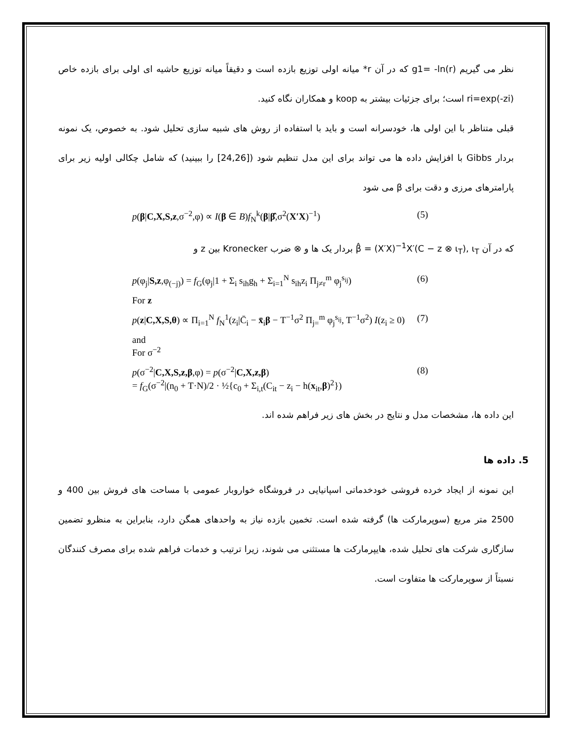نظر می گیریم g1= -ln(r) که در آن r* میانه اولی توزیع بازده است و دقیقاً میانه توزیع حاشیه ای اولی برای بازده خاص ri=exp(-zi) است؛ برای جزئیات بیشتر به koop و همکاران نگاه کنید.
قبلی متناظر با این اولی ها، خودسرانه است و باید با استفاده از روش های شبیه سازی تحلیل شود. به خصوص، یک نمونه بردار Gibbs با افزایش داده ها می تواند برای این مدل تنظیم شود ([24,26] را ببینید) که شامل چکالی اولیه زیر برای پارامترهای مرزی و دقت برای β می شود
p(β|C,X,S,z,σ<sup>−2</sup>,φ) ∝ I(β ∈ B)f<sub>N</sub><sup>k</sup>(β|β̂,σ<sup>2</sup>(X′X)<sup>−1</sup>) (5)
که در آن β̂ = (X′X)<sup>−1</sup>X′(C − z ⊗ ι<sub>T</sub>), ι<sub>T</sub> بردار یک ها و ⊗ ضرب Kronecker بین z و
p(φ<sub>j</sub>|S,z,φ<sub>(−j)</sub>) = f<sub>G</sub>(φ<sub>j</sub>|1 + Σ<sub>i</sub> s<sub>ih</sub>g<sub>h</sub> + Σ<sub>i=1</sub><sup>N</sup> s<sub>ih</sub>z<sub>i</sub> Π<sub>j≠r</sub><sup>m</sup> φ<sub>j</sub><sup>s<sub>ij</sub></sup>) (6)
For z
p(z|C,X,S,θ) ∝ Π<sub>i=1</sub><sup>N</sup> f<sub>N</sub><sup>1</sup>(z<sub>i</sub>|C̄<sub>i</sub> − x̄<sub>i</sub>β − T<sup>−1</sup>σ<sup>2</sup> Π<sub>j=</sub><sup>m</sup> φ<sub>j</sub><sup>s<sub>ij</sub></sup>, T<sup>−1</sup>σ<sup>2</sup>) I(z<sub>i</sub> ≥ 0) (7)
and
For σ<sup>−2</sup>
p(σ<sup>−2</sup>|C,X,S,z,β,φ) = p(σ<sup>−2</sup>|C,X,z,β)
= f<sub>G</sub>(σ<sup>−2</sup>|(n<sub>0</sub> + T·N)/2 · ½{c<sub>0</sub> + Σ<sub>i,t</sub>(C<sub>it</sub> − z<sub>i</sub> − h(x<sub>it</sub>,β)<sup>2</sup>}) (8)
این داده ها، مشخصات مدل و نتایج در بخش های زیر فراهم شده اند.
5. داده ها
این نمونه از ایجاد خرده فروشی خودخدماتی اسپانیایی در فروشگاه خواروبار عمومی با مساحت های فروش بین 400 و 2500 متر مربع (سوپرمارکت ها) گرفته شده است. تخمین بازده نیاز به واحدهای همگن دارد، بنابراین به منظرو تضمین سازگاری شرکت های تحلیل شده، هایپرمارکت ها مستثنی می شوند، زیرا ترتیب و خدمات فراهم شده برای مصرف کنندگان نسبتاً از سوپرمارکت ها متفاوت است.